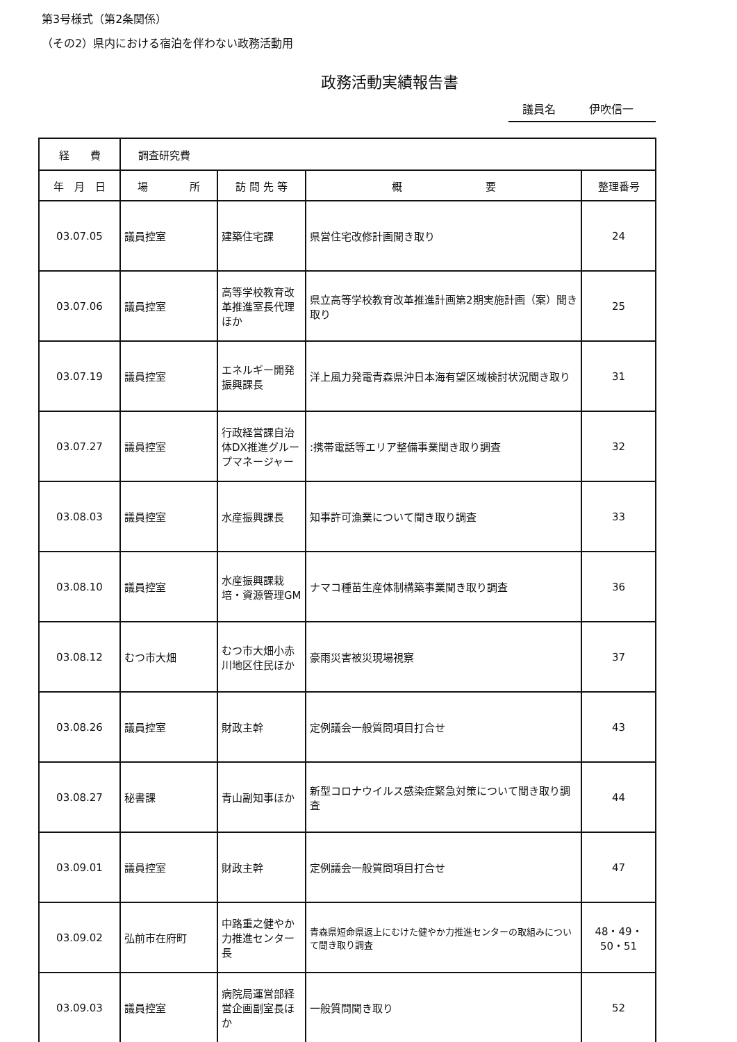第3号様式（第2条関係）
（その2）県内における宿泊を伴わない政務活動用
政務活動実績報告書
議員名　　　伊吹信一
| 経 費 | 調査研究費 | | | |
| 年 月 日 | 場 所 | 訪 問 先 等 | 概 要 | 整理番号 |
| 03.07.05 | 議員控室 | 建築住宅課 | 県営住宅改修計画聞き取り | 24 |
| 03.07.06 | 議員控室 | 高等学校教育改革推進室長代理ほか | 県立高等学校教育改革推進計画第2期実施計画（案）聞き取り | 25 |
| 03.07.19 | 議員控室 | エネルギー開発振興課長 | 洋上風力発電青森県沖日本海有望区域検討状況聞き取り | 31 |
| 03.07.27 | 議員控室 | 行政経営課自治体DX推進グループマネージャー | :携帯電話等エリア整備事業聞き取り調査 | 32 |
| 03.08.03 | 議員控室 | 水産振興課長 | 知事許可漁業について聞き取り調査 | 33 |
| 03.08.10 | 議員控室 | 水産振興課栽培・資源管理GM | ナマコ種苗生産体制構築事業聞き取り調査 | 36 |
| 03.08.12 | むつ市大畑 | むつ市大畑小赤川地区住民ほか | 豪雨災害被災現場視察 | 37 |
| 03.08.26 | 議員控室 | 財政主幹 | 定例議会一般質問項目打合せ | 43 |
| 03.08.27 | 秘書課 | 青山副知事ほか | 新型コロナウイルス感染症緊急対策について聞き取り調査 | 44 |
| 03.09.01 | 議員控室 | 財政主幹 | 定例議会一般質問項目打合せ | 47 |
| 03.09.02 | 弘前市在府町 | 中路重之健やか力推進センター長 | 青森県短命県返上にむけた健やか力推進センターの取組みについて聞き取り調査 | 48・49・50・51 |
| 03.09.03 | 議員控室 | 病院局運営部経営企画副室長ほか | 一般質問聞き取り | 52 |